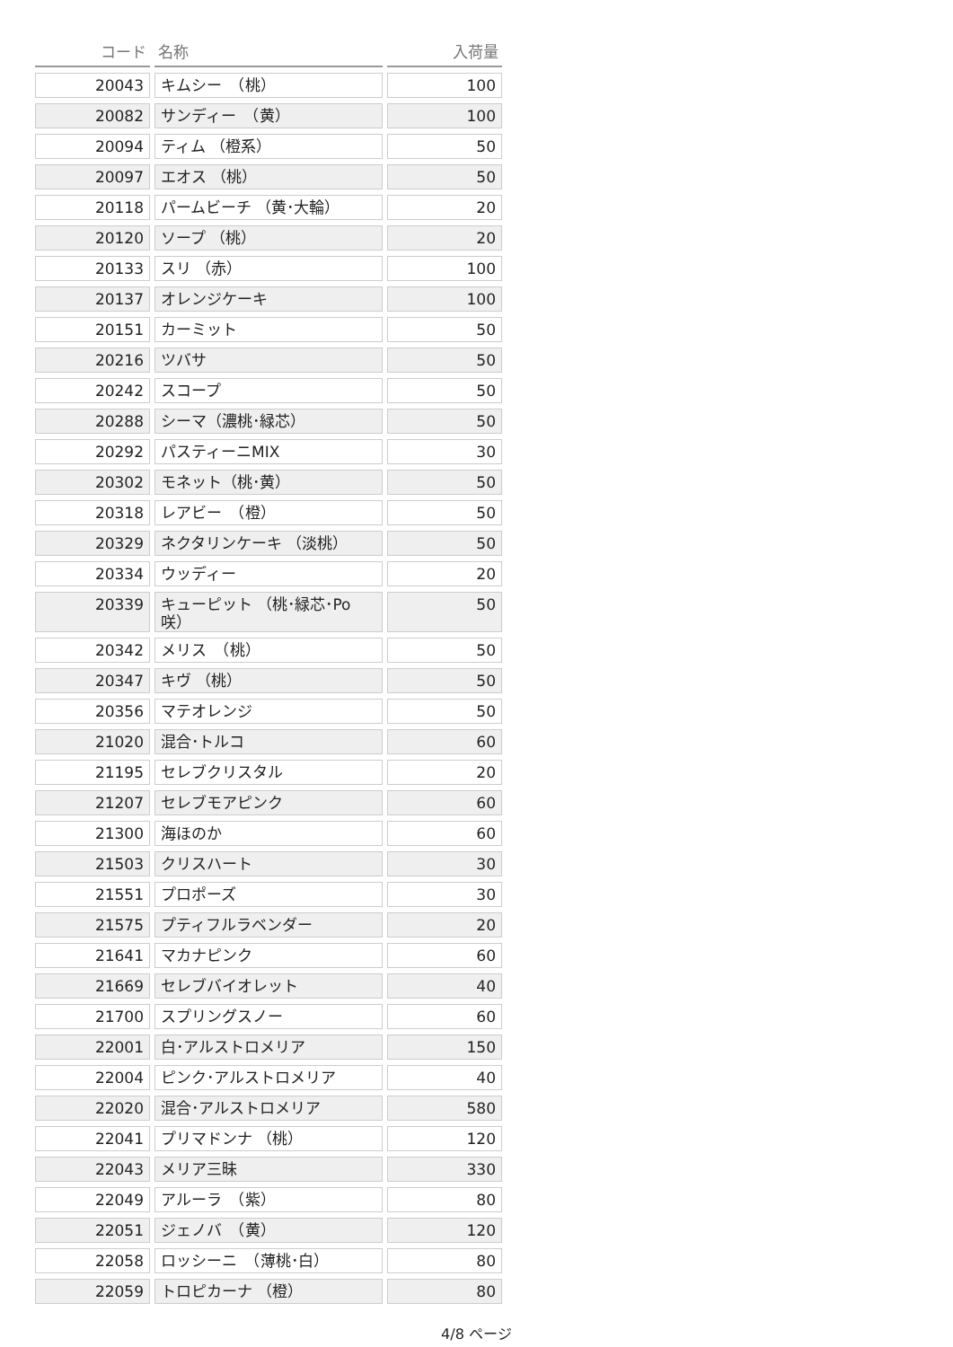| コード | 名称 | 入荷量 |
| --- | --- | --- |
| 20043 | キムシー （桃） | 100 |
| 20082 | サンディー （黄） | 100 |
| 20094 | ティム （橙系） | 50 |
| 20097 | エオス （桃） | 50 |
| 20118 | パームビーチ （黄･大輪） | 20 |
| 20120 | ソープ （桃） | 20 |
| 20133 | スリ （赤） | 100 |
| 20137 | オレンジケーキ | 100 |
| 20151 | カーミット | 50 |
| 20216 | ツバサ | 50 |
| 20242 | スコープ | 50 |
| 20288 | シーマ（濃桃･緑芯） | 50 |
| 20292 | パスティーニMIX | 30 |
| 20302 | モネット（桃･黄） | 50 |
| 20318 | レアビー （橙） | 50 |
| 20329 | ネクタリンケーキ （淡桃） | 50 |
| 20334 | ウッディー | 20 |
| 20339 | キューピット （桃･緑芯･Po咲） | 50 |
| 20342 | メリス （桃） | 50 |
| 20347 | キヴ （桃） | 50 |
| 20356 | マテオレンジ | 50 |
| 21020 | 混合･トルコ | 60 |
| 21195 | セレブクリスタル | 20 |
| 21207 | セレブモアピンク | 60 |
| 21300 | 海ほのか | 60 |
| 21503 | クリスハート | 30 |
| 21551 | プロポーズ | 30 |
| 21575 | プティフルラベンダー | 20 |
| 21641 | マカナピンク | 60 |
| 21669 | セレブバイオレット | 40 |
| 21700 | スプリングスノー | 60 |
| 22001 | 白･アルストロメリア | 150 |
| 22004 | ピンク･アルストロメリア | 40 |
| 22020 | 混合･アルストロメリア | 580 |
| 22041 | プリマドンナ （桃） | 120 |
| 22043 | メリア三昧 | 330 |
| 22049 | アルーラ （紫） | 80 |
| 22051 | ジェノバ （黄） | 120 |
| 22058 | ロッシーニ （薄桃･白） | 80 |
| 22059 | トロピカーナ （橙） | 80 |
4/8 ページ